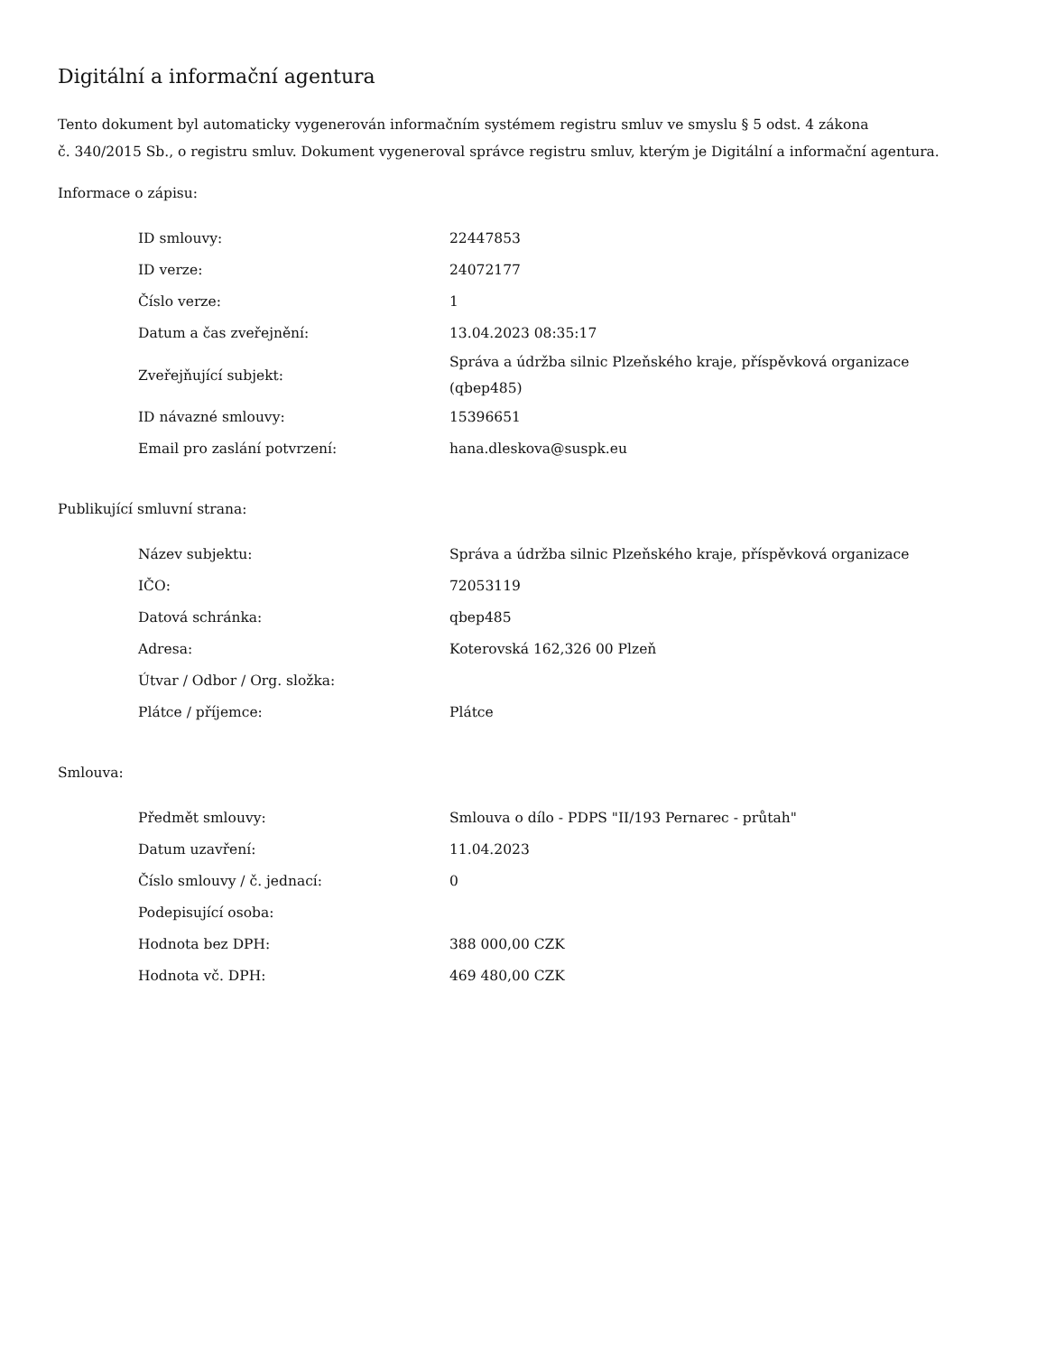Digitální a informační agentura
Tento dokument byl automaticky vygenerován informačním systémem registru smluv ve smyslu § 5 odst. 4 zákona
č. 340/2015 Sb., o registru smluv. Dokument vygeneroval správce registru smluv, kterým je Digitální a informační agentura.
Informace o zápisu:
| ID smlouvy: | 22447853 |
| ID verze: | 24072177 |
| Číslo verze: | 1 |
| Datum a čas zveřejnění: | 13.04.2023 08:35:17 |
| Zveřejňující subjekt: | Správa a údržba silnic Plzeňského kraje, příspěvková organizace (qbep485) |
| ID návazné smlouvy: | 15396651 |
| Email pro zaslání potvrzení: | hana.dleskova@suspk.eu |
Publikující smluvní strana:
| Název subjektu: | Správa a údržba silnic Plzeňského kraje, příspěvková organizace |
| IČO: | 72053119 |
| Datová schránka: | qbep485 |
| Adresa: | Koterovská 162,326 00 Plzeň |
| Útvar / Odbor / Org. složka: | |
| Plátce / příjemce: | Plátce |
Smlouva:
| Předmět smlouvy: | Smlouva o dílo - PDPS "II/193 Pernarec - průtah" |
| Datum uzavření: | 11.04.2023 |
| Číslo smlouvy / č. jednací: | 0 |
| Podepisující osoba: | |
| Hodnota bez DPH: | 388 000,00 CZK |
| Hodnota vč. DPH: | 469 480,00 CZK |